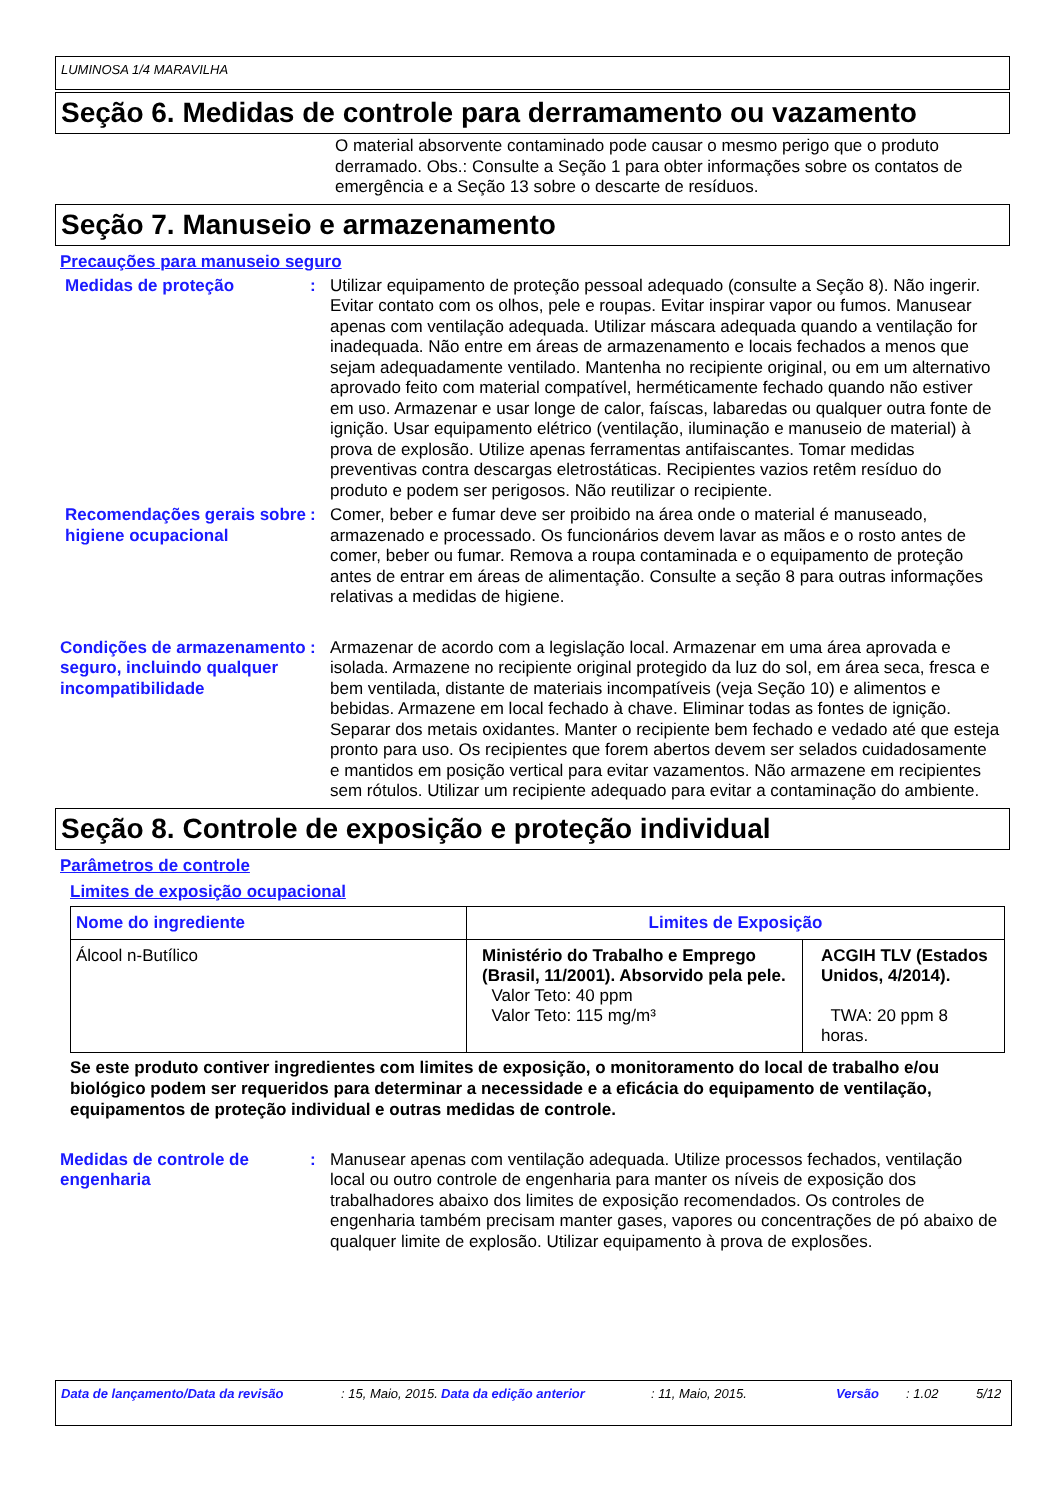LUMINOSA 1/4 MARAVILHA
Seção 6. Medidas de controle para derramamento ou vazamento
O material absorvente contaminado pode causar o mesmo perigo que o produto derramado. Obs.: Consulte a Seção 1 para obter informações sobre os contatos de emergência e a Seção 13 sobre o descarte de resíduos.
Seção 7. Manuseio e armazenamento
Precauções para manuseio seguro
Medidas de proteção : Utilizar equipamento de proteção pessoal adequado (consulte a Seção 8). Não ingerir. Evitar contato com os olhos, pele e roupas. Evitar inspirar vapor ou fumos. Manusear apenas com ventilação adequada. Utilizar máscara adequada quando a ventilação for inadequada. Não entre em áreas de armazenamento e locais fechados a menos que sejam adequadamente ventilado. Mantenha no recipiente original, ou em um alternativo aprovado feito com material compatível, herméticamente fechado quando não estiver em uso. Armazenar e usar longe de calor, faíscas, labaredas ou qualquer outra fonte de ignição. Usar equipamento elétrico (ventilação, iluminação e manuseio de material) à prova de explosão. Utilize apenas ferramentas antifaiscantes. Tomar medidas preventivas contra descargas eletrostáticas. Recipientes vazios retêm resíduo do produto e podem ser perigosos. Não reutilizar o recipiente.
Recomendações gerais sobre higiene ocupacional
: Comer, beber e fumar deve ser proibido na área onde o material é manuseado, armazenado e processado. Os funcionários devem lavar as mãos e o rosto antes de comer, beber ou fumar. Remova a roupa contaminada e o equipamento de proteção antes de entrar em áreas de alimentação. Consulte a seção 8 para outras informações relativas a medidas de higiene.
Condições de armazenamento seguro, incluindo qualquer incompatibilidade
: Armazenar de acordo com a legislação local. Armazenar em uma área aprovada e isolada. Armazene no recipiente original protegido da luz do sol, em área seca, fresca e bem ventilada, distante de materiais incompatíveis (veja Seção 10) e alimentos e bebidas. Armazene em local fechado à chave. Eliminar todas as fontes de ignição. Separar dos metais oxidantes. Manter o recipiente bem fechado e vedado até que esteja pronto para uso. Os recipientes que forem abertos devem ser selados cuidadosamente e mantidos em posição vertical para evitar vazamentos. Não armazene em recipientes sem rótulos. Utilizar um recipiente adequado para evitar a contaminação do ambiente.
Seção 8. Controle de exposição e proteção individual
Parâmetros de controle
Limites de exposição ocupacional
| Nome do ingrediente | Limites de Exposição | |
| --- | --- | --- |
| Álcool n-Butílico | Ministério do Trabalho e Emprego (Brasil, 11/2001). Absorvido pela pele. Valor Teto: 40 ppm Valor Teto: 115 mg/m³ | ACGIH TLV (Estados Unidos, 4/2014). TWA: 20 ppm 8 horas. |
Se este produto contiver ingredientes com limites de exposição, o monitoramento do local de trabalho e/ou biológico podem ser requeridos para determinar a necessidade e a eficácia do equipamento de ventilação, equipamentos de proteção individual e outras medidas de controle.
Medidas de controle de engenharia
: Manusear apenas com ventilação adequada. Utilize processos fechados, ventilação local ou outro controle de engenharia para manter os níveis de exposição dos trabalhadores abaixo dos limites de exposição recomendados. Os controles de engenharia também precisam manter gases, vapores ou concentrações de pó abaixo de qualquer limite de explosão. Utilizar equipamento à prova de explosões.
Data de lançamento/Data da revisão: 15, Maio, 2015. Data da edição anterior: 11, Maio, 2015. Versão: 1.02 5/12